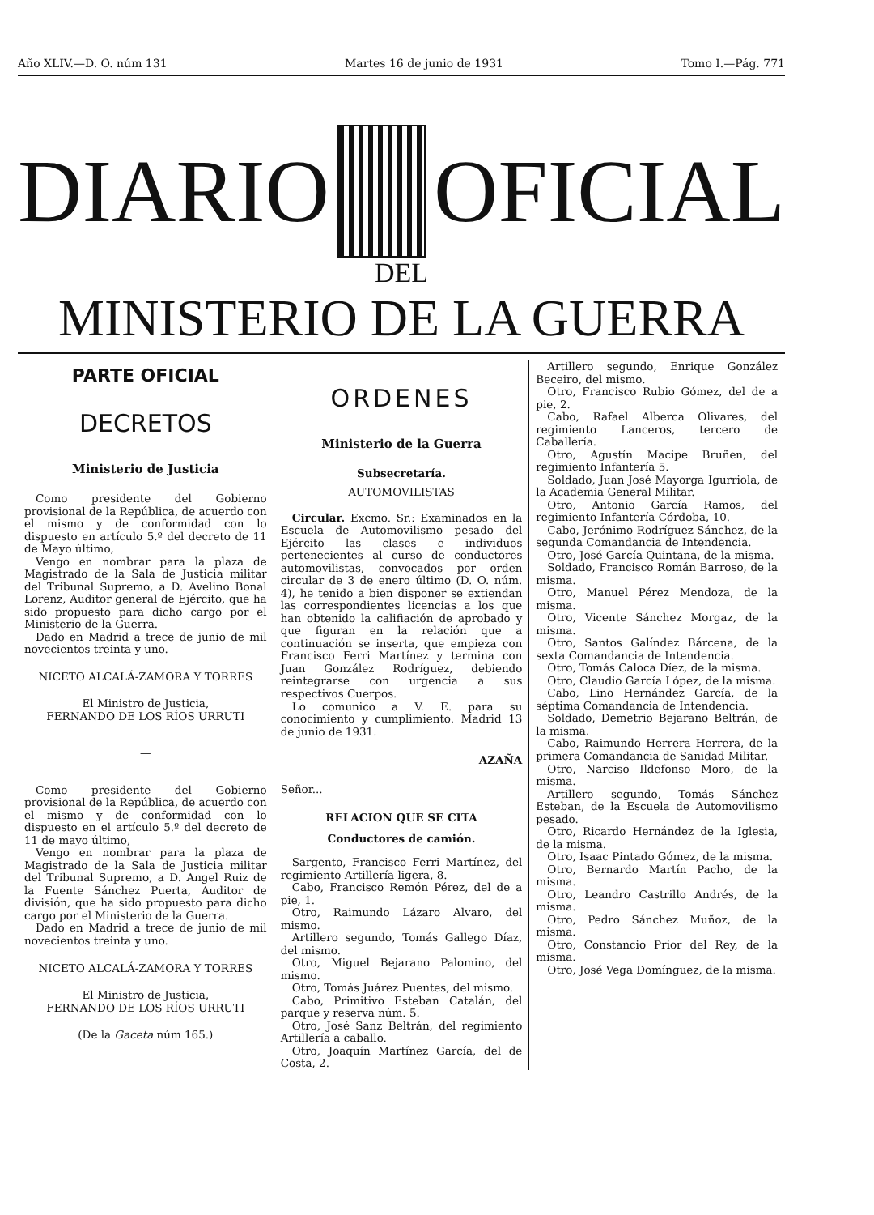Año XLIV.—D. O. núm 131 Martes 16 de junio de 1931 Tomo I.—Pág. 771
DIARIO OFICIAL
DEL
MINISTERIO DE LA GUERRA
PARTE OFICIAL
DECRETOS
Ministerio de Justicia
Como presidente del Gobierno provisional de la República, de acuerdo con el mismo y de conformidad con lo dispuesto en artículo 5.º del decreto de 11 de Mayo último,
Vengo en nombrar para la plaza de Magistrado de la Sala de Justicia militar del Tribunal Supremo, a D. Avelino Bonal Lorenz, Auditor general de Ejército, que ha sido propuesto para dicho cargo por el Ministerio de la Guerra.
Dado en Madrid a trece de junio de mil novecientos treinta y uno.
NICETO ALCALÁ-ZAMORA Y TORRES
El Ministro de Justicia,
FERNANDO DE LOS RÍOS URRUTI
—
Como presidente del Gobierno provisional de la República, de acuerdo con el mismo y de conformidad con lo dispuesto en el artículo 5.º del decreto de 11 de mayo último,
Vengo en nombrar para la plaza de Magistrado de la Sala de Justicia militar del Tribunal Supremo, a D. Angel Ruiz de la Fuente Sánchez Puerta, Auditor de división, que ha sido propuesto para dicho cargo por el Ministerio de la Guerra.
Dado en Madrid a trece de junio de mil novecientos treinta y uno.
NICETO ALCALÁ-ZAMORA Y TORRES
El Ministro de Justicia,
FERNANDO DE LOS RÍOS URRUTI
(De la Gaceta núm 165.)
ORDENES
Ministerio de la Guerra
Subsecretaría.
AUTOMOVILISTAS
Circular. Excmo. Sr.: Examinados en la Escuela de Automovilismo pesado del Ejército las clases e individuos pertenecientes al curso de conductores automovilistas, convocados por orden circular de 3 de enero último (D. O. núm. 4), he tenido a bien disponer se extiendan las correspondientes licencias a los que han obtenido la califiación de aprobado y que figuran en la relación que a continuación se inserta, que empieza con Francisco Ferri Martínez y termina con Juan González Rodríguez, debiendo reintegrarse con urgencia a sus respectivos Cuerpos.
Lo comunico a V. E. para su conocimiento y cumplimiento. Madrid 13 de junio de 1931.
AZAÑA
Señor...
RELACION QUE SE CITA
Conductores de camión.
Sargento, Francisco Ferri Martínez, del regimiento Artillería ligera, 8.
Cabo, Francisco Remón Pérez, del de a pie, 1.
Otro, Raimundo Lázaro Alvaro, del mismo.
Artillero segundo, Tomás Gallego Díaz, del mismo.
Otro, Miguel Bejarano Palomino, del mismo.
Otro, Tomás Juárez Puentes, del mismo.
Cabo, Primitivo Esteban Catalán, del parque y reserva núm. 5.
Otro, José Sanz Beltrán, del regimiento Artillería a caballo.
Otro, Joaquín Martínez García, del de Costa, 2.
Artillero segundo, Enrique González Beceiro, del mismo.
Otro, Francisco Rubio Gómez, del de a pie, 2.
Cabo, Rafael Alberca Olivares, del regimiento Lanceros, tercero de Caballería.
Otro, Agustín Macipe Bruñen, del regimiento Infantería 5.
Soldado, Juan José Mayorga Igurriola, de la Academia General Militar.
Otro, Antonio García Ramos, del regimiento Infantería Córdoba, 10.
Cabo, Jerónimo Rodríguez Sánchez, de la segunda Comandancia de Intendencia.
Otro, José García Quintana, de la misma.
Soldado, Francisco Román Barroso, de la misma.
Otro, Manuel Pérez Mendoza, de la misma.
Otro, Vicente Sánchez Morgaz, de la misma.
Otro, Santos Galíndez Bárcena, de la sexta Comandancia de Intendencia.
Otro, Tomás Caloca Díez, de la misma.
Otro, Claudio García López, de la misma.
Cabo, Lino Hernández García, de la séptima Comandancia de Intendencia.
Soldado, Demetrio Bejarano Beltrán, de la misma.
Cabo, Raimundo Herrera Herrera, de la primera Comandancia de Sanidad Militar.
Otro, Narciso Ildefonso Moro, de la misma.
Artillero segundo, Tomás Sánchez Esteban, de la Escuela de Automovilismo pesado.
Otro, Ricardo Hernández de la Iglesia, de la misma.
Otro, Isaac Pintado Gómez, de la misma.
Otro, Bernardo Martín Pacho, de la misma.
Otro, Leandro Castrillo Andrés, de la misma.
Otro, Pedro Sánchez Muñoz, de la misma.
Otro, Constancio Prior del Rey, de la misma.
Otro, José Vega Domínguez, de la misma.